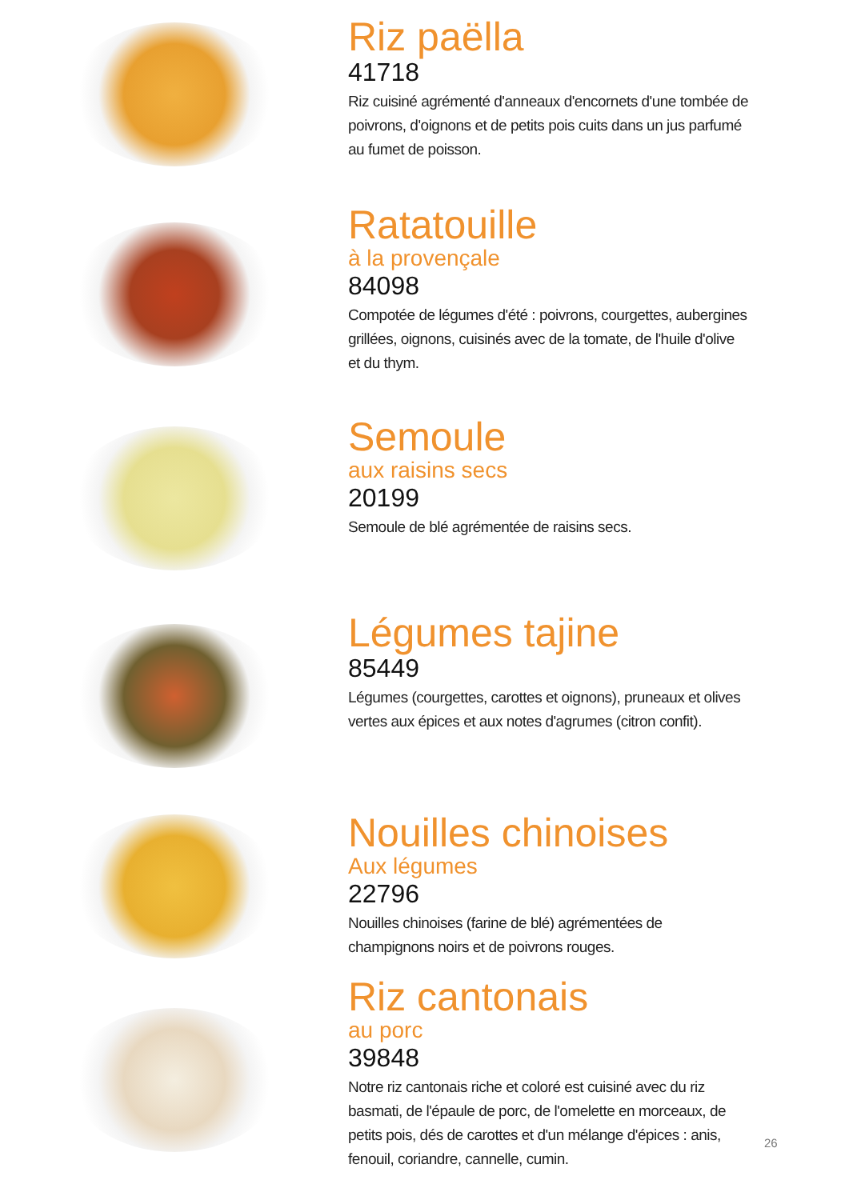Riz paëlla
41718
Riz cuisiné agrémenté d'anneaux d'encornets d'une tombée de poivrons, d'oignons et de petits pois cuits dans un jus parfumé au fumet de poisson.
Ratatouille
à la provençale
84098
Compotée de légumes d'été : poivrons, courgettes, aubergines grillées, oignons, cuisinés avec de la tomate, de l'huile d'olive et du thym.
Semoule
aux raisins secs
20199
Semoule de blé agrémentée de raisins secs.
Légumes tajine
85449
Légumes (courgettes, carottes et oignons), pruneaux et olives vertes aux épices et aux notes d'agrumes (citron confit).
Nouilles chinoises
Aux légumes
22796
Nouilles chinoises (farine de blé) agrémentées de champignons noirs et de poivrons rouges.
Riz cantonais
au porc
39848
Notre riz cantonais riche et coloré est cuisiné avec du riz basmati, de l'épaule de porc, de l'omelette en morceaux, de petits pois, dés de carottes et d'un mélange d'épices : anis, fenouil, coriandre, cannelle, cumin.
26